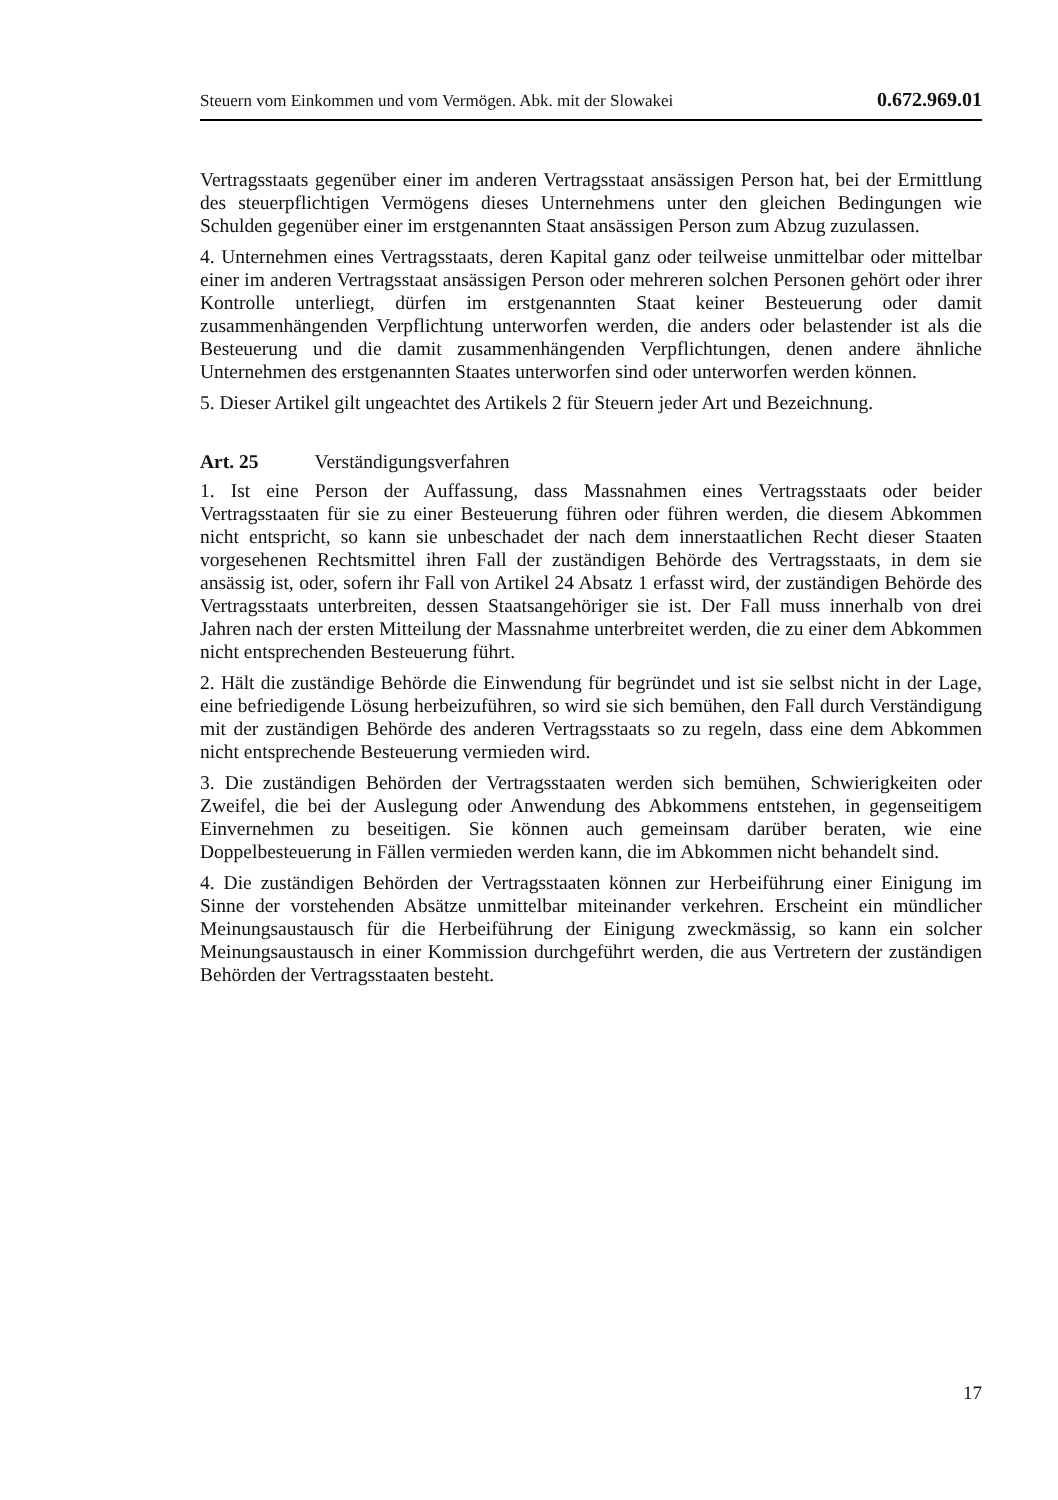Steuern vom Einkommen und vom Vermögen. Abk. mit der Slowakei 0.672.969.01
Vertragsstaats gegenüber einer im anderen Vertragsstaat ansässigen Person hat, bei der Ermittlung des steuerpflichtigen Vermögens dieses Unternehmens unter den gleichen Bedingungen wie Schulden gegenüber einer im erstgenannten Staat ansässigen Person zum Abzug zuzulassen.
4. Unternehmen eines Vertragsstaats, deren Kapital ganz oder teilweise unmittelbar oder mittelbar einer im anderen Vertragsstaat ansässigen Person oder mehreren solchen Personen gehört oder ihrer Kontrolle unterliegt, dürfen im erstgenannten Staat keiner Besteuerung oder damit zusammenhängenden Verpflichtung unterworfen werden, die anders oder belastender ist als die Besteuerung und die damit zusammenhängenden Verpflichtungen, denen andere ähnliche Unternehmen des erstgenannten Staates unterworfen sind oder unterworfen werden können.
5. Dieser Artikel gilt ungeachtet des Artikels 2 für Steuern jeder Art und Bezeichnung.
Art. 25 Verständigungsverfahren
1. Ist eine Person der Auffassung, dass Massnahmen eines Vertragsstaats oder beider Vertragsstaaten für sie zu einer Besteuerung führen oder führen werden, die diesem Abkommen nicht entspricht, so kann sie unbeschadet der nach dem innerstaatlichen Recht dieser Staaten vorgesehenen Rechtsmittel ihren Fall der zuständigen Behörde des Vertragsstaats, in dem sie ansässig ist, oder, sofern ihr Fall von Artikel 24 Absatz 1 erfasst wird, der zuständigen Behörde des Vertragsstaats unterbreiten, dessen Staatsangehöriger sie ist. Der Fall muss innerhalb von drei Jahren nach der ersten Mitteilung der Massnahme unterbreitet werden, die zu einer dem Abkommen nicht entsprechenden Besteuerung führt.
2. Hält die zuständige Behörde die Einwendung für begründet und ist sie selbst nicht in der Lage, eine befriedigende Lösung herbeizuführen, so wird sie sich bemühen, den Fall durch Verständigung mit der zuständigen Behörde des anderen Vertragsstaats so zu regeln, dass eine dem Abkommen nicht entsprechende Besteuerung vermieden wird.
3. Die zuständigen Behörden der Vertragsstaaten werden sich bemühen, Schwierigkeiten oder Zweifel, die bei der Auslegung oder Anwendung des Abkommens entstehen, in gegenseitigem Einvernehmen zu beseitigen. Sie können auch gemeinsam darüber beraten, wie eine Doppelbesteuerung in Fällen vermieden werden kann, die im Abkommen nicht behandelt sind.
4. Die zuständigen Behörden der Vertragsstaaten können zur Herbeiführung einer Einigung im Sinne der vorstehenden Absätze unmittelbar miteinander verkehren. Erscheint ein mündlicher Meinungsaustausch für die Herbeiführung der Einigung zweckmässig, so kann ein solcher Meinungsaustausch in einer Kommission durchgeführt werden, die aus Vertretern der zuständigen Behörden der Vertragsstaaten besteht.
17